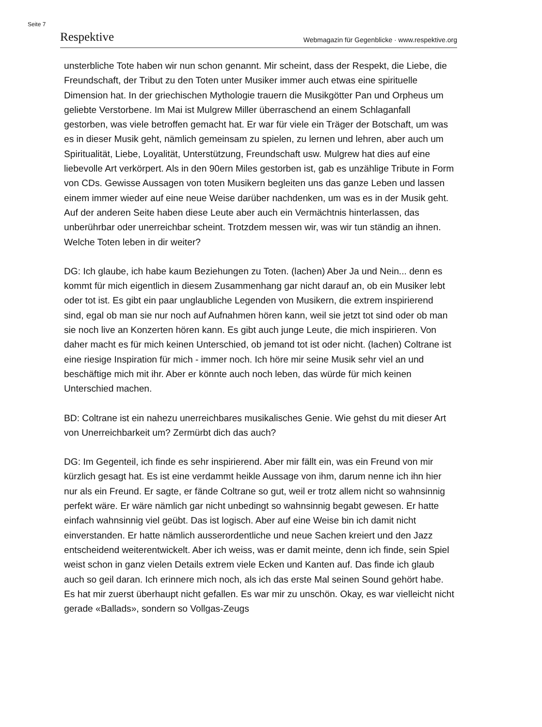Seite 7
Respektive Webmagazin für Gegenblicke · www.respektive.org
unsterbliche Tote haben wir nun schon genannt. Mir scheint, dass der Respekt, die Liebe, die Freundschaft, der Tribut zu den Toten unter Musiker immer auch etwas eine spirituelle Dimension hat. In der griechischen Mythologie trauern die Musikgötter Pan und Orpheus um geliebte Verstorbene. Im Mai ist Mulgrew Miller überraschend an einem Schlaganfall gestorben, was viele betroffen gemacht hat. Er war für viele ein Träger der Botschaft, um was es in dieser Musik geht, nämlich gemeinsam zu spielen, zu lernen und lehren, aber auch um Spiritualität, Liebe, Loyalität, Unterstützung, Freundschaft usw. Mulgrew hat dies auf eine liebevolle Art verkörpert. Als in den 90ern Miles gestorben ist, gab es unzählige Tribute in Form von CDs. Gewisse Aussagen von toten Musikern begleiten uns das ganze Leben und lassen einem immer wieder auf eine neue Weise darüber nachdenken, um was es in der Musik geht. Auf der anderen Seite haben diese Leute aber auch ein Vermächtnis hinterlassen, das unberührbar oder unerreichbar scheint. Trotzdem messen wir, was wir tun ständig an ihnen. Welche Toten leben in dir weiter?
DG: Ich glaube, ich habe kaum Beziehungen zu Toten. (lachen) Aber Ja und Nein... denn es kommt für mich eigentlich in diesem Zusammenhang gar nicht darauf an, ob ein Musiker lebt oder tot ist. Es gibt ein paar unglaubliche Legenden von Musikern, die extrem inspirierend sind, egal ob man sie nur noch auf Aufnahmen hören kann, weil sie jetzt tot sind oder ob man sie noch live an Konzerten hören kann. Es gibt auch junge Leute, die mich inspirieren. Von daher macht es für mich keinen Unterschied, ob jemand tot ist oder nicht. (lachen) Coltrane ist eine riesige Inspiration für mich - immer noch. Ich höre mir seine Musik sehr viel an und beschäftige mich mit ihr. Aber er könnte auch noch leben, das würde für mich keinen Unterschied machen.
BD: Coltrane ist ein nahezu unerreichbares musikalisches Genie. Wie gehst du mit dieser Art von Unerreichbarkeit um? Zermürbt dich das auch?
DG: Im Gegenteil, ich finde es sehr inspirierend. Aber mir fällt ein, was ein Freund von mir kürzlich gesagt hat. Es ist eine verdammt heikle Aussage von ihm, darum nenne ich ihn hier nur als ein Freund. Er sagte, er fände Coltrane so gut, weil er trotz allem nicht so wahnsinnig perfekt wäre. Er wäre nämlich gar nicht unbedingt so wahnsinnig begabt gewesen. Er hatte einfach wahnsinnig viel geübt. Das ist logisch. Aber auf eine Weise bin ich damit nicht einverstanden. Er hatte nämlich ausserordentliche und neue Sachen kreiert und den Jazz entscheidend weiterentwickelt. Aber ich weiss, was er damit meinte, denn ich finde, sein Spiel weist schon in ganz vielen Details extrem viele Ecken und Kanten auf. Das finde ich glaub auch so geil daran. Ich erinnere mich noch, als ich das erste Mal seinen Sound gehört habe. Es hat mir zuerst überhaupt nicht gefallen. Es war mir zu unschön. Okay, es war vielleicht nicht gerade «Ballads», sondern so Vollgas-Zeugs